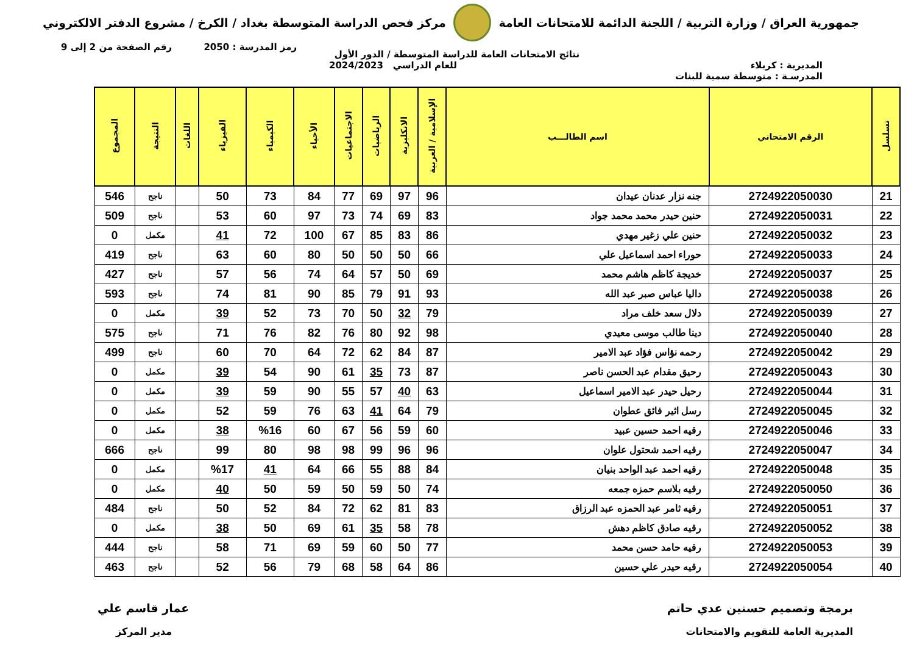جمهورية العراق / وزارة التربية / اللجنة الدائمة للامتحانات العامة
مركز فحص الدراسة المتوسطة بغداد / الكرخ / مشروع الدفتر الالكتروني
رمز المدرسة : 2050 رقم الصفحة من 2 إلى 9
نتائج الامتحانات العامة للدراسة المتوسطة / الدور الأول
المديرية : كربلاء للعام الدراسي 2024/2023
المدرسـة : متوسطة سمية للبنات
| تسلسل | الرقم الامتحاني | اسم الطالـــب | الإسلامية / العربية | الانكليزية | الرياضيات | الاجتماعيات | الأحياء | الكيمياء | الفيزياء | اللغات | النتيجة | المجموع |
| --- | --- | --- | --- | --- | --- | --- | --- | --- | --- | --- | --- | --- |
| 21 | 2724922050030 | جنه نزار عدنان عيدان | 96 | 97 | 69 | 77 | 84 | 73 | 50 | | ناجح | 546 |
| 22 | 2724922050031 | حنين حيدر محمد محمد جواد | 83 | 69 | 74 | 73 | 97 | 60 | 53 | | ناجح | 509 |
| 23 | 2724922050032 | حنين علي زغير مهدي | 86 | 83 | 85 | 67 | 100 | 72 | 41 | | مكمل | 0 |
| 24 | 2724922050033 | حوراء احمد اسماعيل علي | 66 | 50 | 50 | 50 | 80 | 60 | 63 | | ناجح | 419 |
| 25 | 2724922050037 | خديجة كاظم هاشم محمد | 69 | 50 | 57 | 64 | 74 | 56 | 57 | | ناجح | 427 |
| 26 | 2724922050038 | داليا عباس صبر عبد الله | 93 | 91 | 79 | 85 | 90 | 81 | 74 | | ناجح | 593 |
| 27 | 2724922050039 | دلال سعد خلف مراد | 79 | 32 | 50 | 70 | 73 | 52 | 39 | | مكمل | 0 |
| 28 | 2724922050040 | دينا طالب موسى معيدي | 98 | 92 | 80 | 76 | 82 | 76 | 71 | | ناجح | 575 |
| 29 | 2724922050042 | رحمه نؤاس فؤاد عبد الامير | 87 | 84 | 62 | 72 | 64 | 70 | 60 | | ناجح | 499 |
| 30 | 2724922050043 | رحيق مقدام عبد الحسن ناصر | 87 | 73 | 35 | 61 | 90 | 54 | 39 | | مكمل | 0 |
| 31 | 2724922050044 | رحيل حيدر عبد الامير اسماعيل | 63 | 40 | 57 | 55 | 90 | 59 | 39 | | مكمل | 0 |
| 32 | 2724922050045 | رسل اثير فائق عطوان | 79 | 64 | 41 | 63 | 76 | 59 | 52 | | مكمل | 0 |
| 33 | 2724922050046 | رقيه احمد حسين عبيد | 60 | 59 | 56 | 67 | 60 | %16 | 38 | | مكمل | 0 |
| 34 | 2724922050047 | رقيه احمد شحتول علوان | 96 | 96 | 99 | 98 | 98 | 80 | 99 | | ناجح | 666 |
| 35 | 2724922050048 | رقيه احمد عبد الواحد بنيان | 84 | 88 | 55 | 66 | 64 | 41 | %17 | | مكمل | 0 |
| 36 | 2724922050050 | رقيه بلاسم حمزه جمعه | 74 | 50 | 59 | 50 | 59 | 50 | 40 | | مكمل | 0 |
| 37 | 2724922050051 | رقيه ثامر عبد الحمزه عبد الرزاق | 83 | 81 | 62 | 72 | 84 | 52 | 50 | | ناجح | 484 |
| 38 | 2724922050052 | رقيه صادق كاظم دهش | 78 | 58 | 35 | 61 | 69 | 50 | 38 | | مكمل | 0 |
| 39 | 2724922050053 | رقيه حامد حسن محمد | 77 | 50 | 60 | 59 | 69 | 71 | 58 | | ناجح | 444 |
| 40 | 2724922050054 | رقيه حيدر علي حسين | 86 | 64 | 58 | 68 | 79 | 56 | 52 | | ناجح | 463 |
برمجة وتصميم حسنين عدي حاتم عمار قاسم علي
المديرية العامة للتقويم والامتحانات
مدير المركز